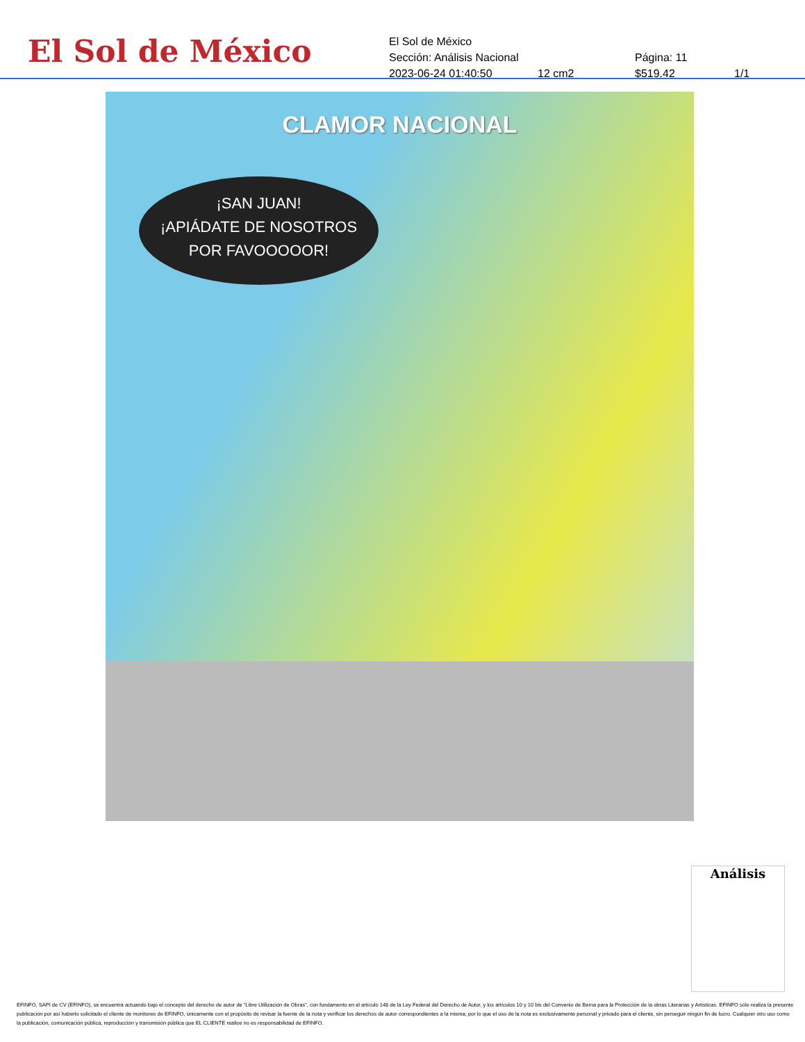El Sol de México
El Sol de México
Sección: Análisis Nacional Página: 11
2023-06-24 01:40:50 12 cm2 $519.42 1/1
CLAMOR NACIONAL
¡SAN JUAN!
¡APIÁDATE DE NOSOTROS
POR FAVOOOOOR!
Análisis
EFINFO, SAPI de CV (EFINFO), se encuentra actuando bajo el concepto del derecho de autor de “Libre Utilización de Obras”, con fundamento en el artículo 148 de la Ley Federal del Derecho de Autor, y los artículos 10 y 10 bis del Convenio de Berna para la Protección de la obras Literarias y Artísticas. EFINFO sólo realiza la presente publicación por así haberlo solicitado el cliente de monitoreo de EFINFO, únicamente con el propósito de revisar la fuente de la nota y verificar los derechos de autor correspondientes a la misma; por lo que el uso de la nota es exclusivamente personal y privado para el cliente, sin perseguir ningún fin de lucro. Cualquier otro uso como la publicación, comunicación pública, reproducción y transmisión pública que EL CLIENTE realice no es responsabilidad de EFINFO.